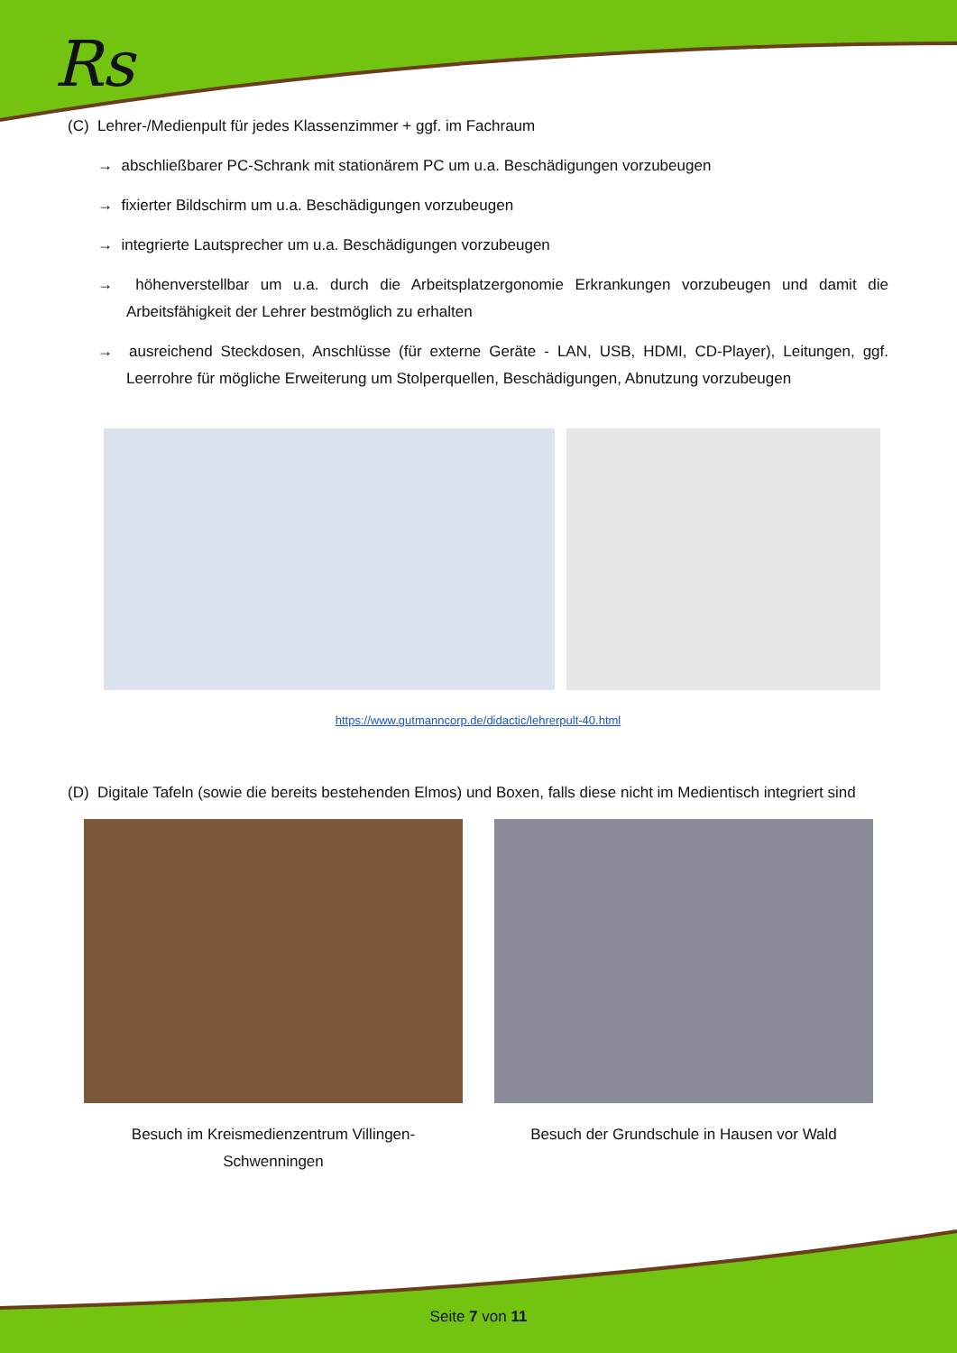Rs
(C) Lehrer-/Medienpult für jedes Klassenzimmer + ggf. im Fachraum
→ abschließbarer PC-Schrank mit stationärem PC um u.a. Beschädigungen vorzubeugen
→ fixierter Bildschirm um u.a. Beschädigungen vorzubeugen
→ integrierte Lautsprecher um u.a. Beschädigungen vorzubeugen
→ höhenverstellbar um u.a. durch die Arbeitsplatzergonomie Erkrankungen vorzubeugen und damit die Arbeitsfähigkeit der Lehrer bestmöglich zu erhalten
→ ausreichend Steckdosen, Anschlüsse (für externe Geräte - LAN, USB, HDMI, CD-Player), Leitungen, ggf. Leerrohre für mögliche Erweiterung um Stolperquellen, Beschädigungen, Abnutzung vorzubeugen
https://www.gutmanncorp.de/didactic/lehrerpult-40.html
(D) Digitale Tafeln (sowie die bereits bestehenden Elmos) und Boxen, falls diese nicht im Medientisch integriert sind
Besuch im Kreismedienzentrum Villingen-Schwenningen
Besuch der Grundschule in Hausen vor Wald
Seite 7 von 11